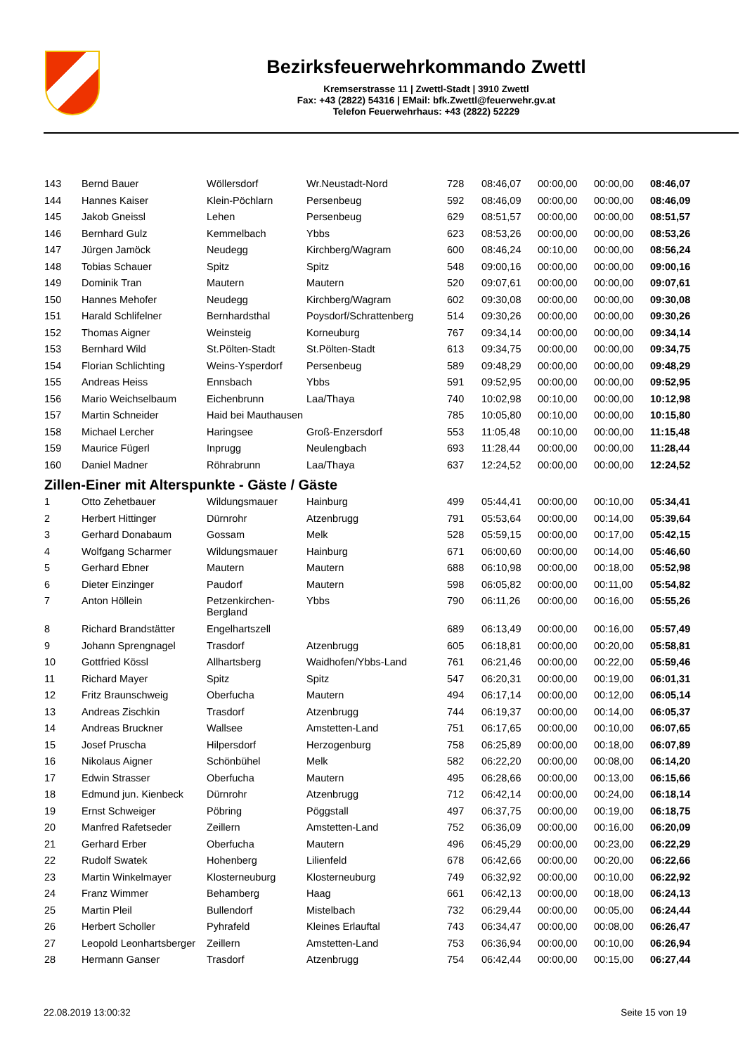Bezirksfeuerwehrkommando Zwettl
Kremserstrasse 11 | Zwettl-Stadt | 3910 Zwettl
Fax: +43 (2822) 54316 | EMail: bfk.Zwettl@feuerwehr.gv.at
Telefon Feuerwehrhaus: +43 (2822) 52229
| 143 | Bernd Bauer | Wöllersdorf | Wr.Neustadt-Nord | 728 | 08:46,07 | 00:00,00 | 00:00,00 | 08:46,07 |
| 144 | Hannes Kaiser | Klein-Pöchlarn | Persenbeug | 592 | 08:46,09 | 00:00,00 | 00:00,00 | 08:46,09 |
| 145 | Jakob Gneissl | Lehen | Persenbeug | 629 | 08:51,57 | 00:00,00 | 00:00,00 | 08:51,57 |
| 146 | Bernhard Gulz | Kemmelbach | Ybbs | 623 | 08:53,26 | 00:00,00 | 00:00,00 | 08:53,26 |
| 147 | Jürgen Jamöck | Neudegg | Kirchberg/Wagram | 600 | 08:46,24 | 00:10,00 | 00:00,00 | 08:56,24 |
| 148 | Tobias Schauer | Spitz | Spitz | 548 | 09:00,16 | 00:00,00 | 00:00,00 | 09:00,16 |
| 149 | Dominik Tran | Mautern | Mautern | 520 | 09:07,61 | 00:00,00 | 00:00,00 | 09:07,61 |
| 150 | Hannes Mehofer | Neudegg | Kirchberg/Wagram | 602 | 09:30,08 | 00:00,00 | 00:00,00 | 09:30,08 |
| 151 | Harald Schlifelner | Bernhardsthal | Poysdorf/Schrattenberg | 514 | 09:30,26 | 00:00,00 | 00:00,00 | 09:30,26 |
| 152 | Thomas Aigner | Weinsteig | Korneuburg | 767 | 09:34,14 | 00:00,00 | 00:00,00 | 09:34,14 |
| 153 | Bernhard Wild | St.Pölten-Stadt | St.Pölten-Stadt | 613 | 09:34,75 | 00:00,00 | 00:00,00 | 09:34,75 |
| 154 | Florian Schlichting | Weins-Ysperdorf | Persenbeug | 589 | 09:48,29 | 00:00,00 | 00:00,00 | 09:48,29 |
| 155 | Andreas Heiss | Ennsbach | Ybbs | 591 | 09:52,95 | 00:00,00 | 00:00,00 | 09:52,95 |
| 156 | Mario Weichselbaum | Eichenbrunn | Laa/Thaya | 740 | 10:02,98 | 00:10,00 | 00:00,00 | 10:12,98 |
| 157 | Martin Schneider | Haid bei Mauthausen | | 785 | 10:05,80 | 00:10,00 | 00:00,00 | 10:15,80 |
| 158 | Michael Lercher | Haringsee | Groß-Enzersdorf | 553 | 11:05,48 | 00:10,00 | 00:00,00 | 11:15,48 |
| 159 | Maurice Fügerl | Inprugg | Neulengbach | 693 | 11:28,44 | 00:00,00 | 00:00,00 | 11:28,44 |
| 160 | Daniel Madner | Röhrabrunn | Laa/Thaya | 637 | 12:24,52 | 00:00,00 | 00:00,00 | 12:24,52 |
| Zillen-Einer mit Alterspunkte - Gäste / Gäste | | | | | | | | |
| 1 | Otto Zehetbauer | Wildungsmauer | Hainburg | 499 | 05:44,41 | 00:00,00 | 00:10,00 | 05:34,41 |
| 2 | Herbert Hittinger | Dürnrohr | Atzenbrugg | 791 | 05:53,64 | 00:00,00 | 00:14,00 | 05:39,64 |
| 3 | Gerhard Donabaum | Gossam | Melk | 528 | 05:59,15 | 00:00,00 | 00:17,00 | 05:42,15 |
| 4 | Wolfgang Scharmer | Wildungsmauer | Hainburg | 671 | 06:00,60 | 00:00,00 | 00:14,00 | 05:46,60 |
| 5 | Gerhard Ebner | Mautern | Mautern | 688 | 06:10,98 | 00:00,00 | 00:18,00 | 05:52,98 |
| 6 | Dieter Einzinger | Paudorf | Mautern | 598 | 06:05,82 | 00:00,00 | 00:11,00 | 05:54,82 |
| 7 | Anton Höllein | Petzenkirchen- Bergland | Ybbs | 790 | 06:11,26 | 00:00,00 | 00:16,00 | 05:55,26 |
| 8 | Richard Brandstätter | Engelhartszell | | 689 | 06:13,49 | 00:00,00 | 00:16,00 | 05:57,49 |
| 9 | Johann Sprengnagel | Trasdorf | Atzenbrugg | 605 | 06:18,81 | 00:00,00 | 00:20,00 | 05:58,81 |
| 10 | Gottfried Kössl | Allhartsberg | Waidhofen/Ybbs-Land | 761 | 06:21,46 | 00:00,00 | 00:22,00 | 05:59,46 |
| 11 | Richard Mayer | Spitz | Spitz | 547 | 06:20,31 | 00:00,00 | 00:19,00 | 06:01,31 |
| 12 | Fritz Braunschweig | Oberfucha | Mautern | 494 | 06:17,14 | 00:00,00 | 00:12,00 | 06:05,14 |
| 13 | Andreas Zischkin | Trasdorf | Atzenbrugg | 744 | 06:19,37 | 00:00,00 | 00:14,00 | 06:05,37 |
| 14 | Andreas Bruckner | Wallsee | Amstetten-Land | 751 | 06:17,65 | 00:00,00 | 00:10,00 | 06:07,65 |
| 15 | Josef Pruscha | Hilpersdorf | Herzogenburg | 758 | 06:25,89 | 00:00,00 | 00:18,00 | 06:07,89 |
| 16 | Nikolaus Aigner | Schönbühel | Melk | 582 | 06:22,20 | 00:00,00 | 00:08,00 | 06:14,20 |
| 17 | Edwin Strasser | Oberfucha | Mautern | 495 | 06:28,66 | 00:00,00 | 00:13,00 | 06:15,66 |
| 18 | Edmund jun. Kienbeck | Dürnrohr | Atzenbrugg | 712 | 06:42,14 | 00:00,00 | 00:24,00 | 06:18,14 |
| 19 | Ernst Schweiger | Pöbring | Pöggstall | 497 | 06:37,75 | 00:00,00 | 00:19,00 | 06:18,75 |
| 20 | Manfred Rafetseder | Zeillern | Amstetten-Land | 752 | 06:36,09 | 00:00,00 | 00:16,00 | 06:20,09 |
| 21 | Gerhard Erber | Oberfucha | Mautern | 496 | 06:45,29 | 00:00,00 | 00:23,00 | 06:22,29 |
| 22 | Rudolf Swatek | Hohenberg | Lilienfeld | 678 | 06:42,66 | 00:00,00 | 00:20,00 | 06:22,66 |
| 23 | Martin Winkelmayer | Klosterneuburg | Klosterneuburg | 749 | 06:32,92 | 00:00,00 | 00:10,00 | 06:22,92 |
| 24 | Franz Wimmer | Behamberg | Haag | 661 | 06:42,13 | 00:00,00 | 00:18,00 | 06:24,13 |
| 25 | Martin Pleil | Bullendorf | Mistelbach | 732 | 06:29,44 | 00:00,00 | 00:05,00 | 06:24,44 |
| 26 | Herbert Scholler | Pyhrafeld | Kleines Erlauftal | 743 | 06:34,47 | 00:00,00 | 00:08,00 | 06:26,47 |
| 27 | Leopold Leonhartsberger | Zeillern | Amstetten-Land | 753 | 06:36,94 | 00:00,00 | 00:10,00 | 06:26,94 |
| 28 | Hermann Ganser | Trasdorf | Atzenbrugg | 754 | 06:42,44 | 00:00,00 | 00:15,00 | 06:27,44 |
22.08.2019 13:00:32 Seite 15 von 19